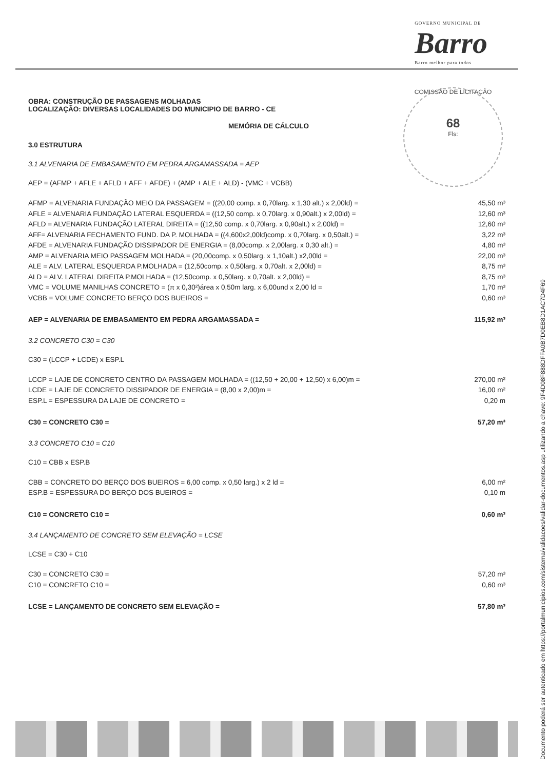GOVERNO MUNICIPAL DE
Barro
Barro melhor para todos
COMISSÃO DE LICITAÇÃO
68
Fls:
OBRA: CONSTRUÇÃO DE PASSAGENS MOLHADAS
LOCALIZAÇÃO: DIVERSAS LOCALIDADES DO MUNICIPIO DE BARRO - CE
MEMÓRIA DE CÁLCULO
3.0 ESTRUTURA
3.1 ALVENARIA DE EMBASAMENTO EM PEDRA ARGAMASSADA = AEP
AEP = (AFMP + AFLE + AFLD + AFF + AFDE) + (AMP + ALE + ALD) - (VMC + VCBB)
AFMP = ALVENARIA FUNDAÇÃO MEIO DA PASSAGEM = ((20,00 comp. x 0,70larg. x 1,30 alt.) x 2,00ld) = 45,50 m³
AFLE = ALVENARIA FUNDAÇÃO LATERAL ESQUERDA = ((12,50 comp. x 0,70larg. x 0,90alt.) x 2,00ld) = 12,60 m³
AFLD = ALVENARIA FUNDAÇÃO LATERAL DIREITA = ((12,50 comp. x 0,70larg. x 0,90alt.) x 2,00ld) = 12,60 m³
AFF= ALVENARIA FECHAMENTO FUND. DA P. MOLHADA = ((4,600x2,00ld)comp. x 0,70larg. x 0,50alt.) = 3,22 m³
AFDE = ALVENARIA FUNDAÇÃO DISSIPADOR DE ENERGIA = (8,00comp. x 2,00larg. x 0,30 alt.) = 4,80 m³
AMP = ALVENARIA MEIO PASSAGEM MOLHADA = (20,00comp. x 0,50larg. x 1,10alt.) x2,00ld = 22,00 m³
ALE = ALV. LATERAL ESQUERDA P.MOLHADA = (12,50comp. x 0,50larg. x 0,70alt. x 2,00ld) = 8,75 m³
ALD = ALV. LATERAL DIREITA P.MOLHADA = (12,50comp. x 0,50larg. x 0,70alt. x 2,00ld) = 8,75 m³
VMC = VOLUME MANILHAS CONCRETO = (π x 0,30²)área x 0,50m larg. x 6,00und x 2,00 ld = 1,70 m³
VCBB = VOLUME CONCRETO BERÇO DOS BUEIROS = 0,60 m³
AEP = ALVENARIA DE EMBASAMENTO EM PEDRA ARGAMASSADA = 115,92 m³
3.2 CONCRETO C30 = C30
C30 = (LCCP + LCDE) x ESP.L
LCCP = LAJE DE CONCRETO CENTRO DA PASSAGEM MOLHADA = ((12,50 + 20,00 + 12,50) x 6,00)m = 270,00 m²
LCDE = LAJE DE CONCRETO DISSIPADOR DE ENERGIA = (8,00 x 2,00)m = 16,00 m²
ESP.L = ESPESSURA DA LAJE DE CONCRETO = 0,20 m
C30 = CONCRETO C30 = 57,20 m³
3.3 CONCRETO C10 = C10
C10 = CBB x ESP.B
CBB = CONCRETO DO BERÇO DOS BUEIROS = 6,00 comp. x 0,50 larg.) x 2 ld = 6,00 m²
ESP.B = ESPESSURA DO BERÇO DOS BUEIROS = 0,10 m
C10 = CONCRETO C10 = 0,60 m³
3.4 LANÇAMENTO DE CONCRETO SEM ELEVAÇÃO = LCSE
LCSE = C30 + C10
C30 = CONCRETO C30 = 57,20 m³
C10 = CONCRETO C10 = 0,60 m³
LCSE = LANÇAMENTO DE CONCRETO SEM ELEVAÇÃO = 57,80 m³
Documento poderá ser autenticado em https://portalmunicipios.com/sistema/validacoes/validar-documentos.asp utilizando a chave: 9F4D08F888DFFA0B7D0EB8D1AC7D4F69